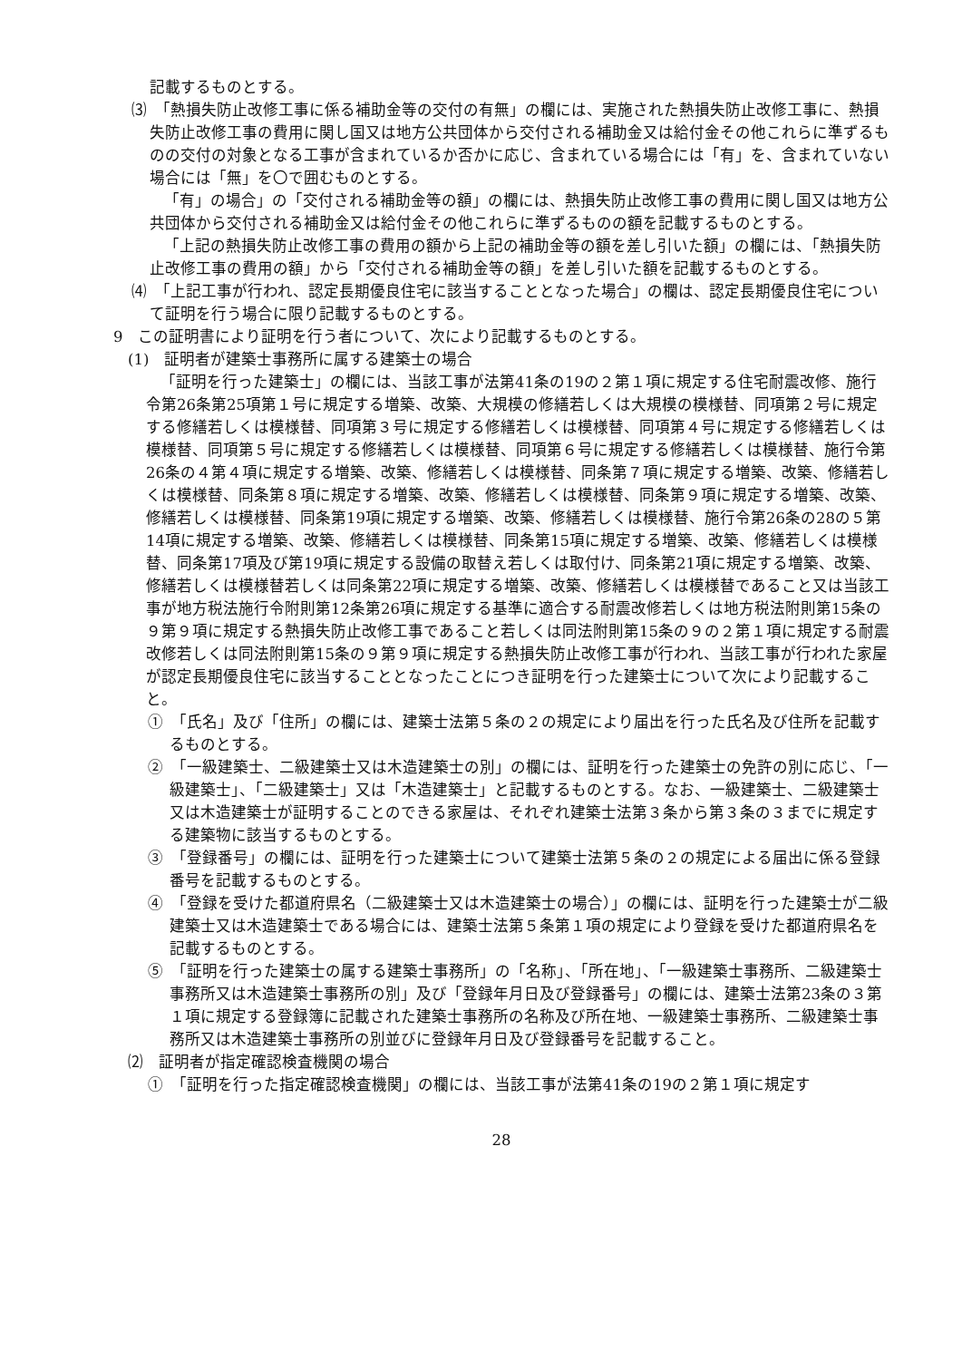記載するものとする。
⑶　「熱損失防止改修工事に係る補助金等の交付の有無」の欄には、実施された熱損失防止改修工事に、熱損失防止改修工事の費用に関し国又は地方公共団体から交付される補助金又は給付金その他これらに準ずるものの交付の対象となる工事が含まれているか否かに応じ、含まれている場合には「有」を、含まれていない場合には「無」を〇で囲むものとする。
「有」の場合」の「交付される補助金等の額」の欄には、熱損失防止改修工事の費用に関し国又は地方公共団体から交付される補助金又は給付金その他これらに準ずるものの額を記載するものとする。
「上記の熱損失防止改修工事の費用の額から上記の補助金等の額を差し引いた額」の欄には、「熱損失防止改修工事の費用の額」から「交付される補助金等の額」を差し引いた額を記載するものとする。
⑷　「上記工事が行われ、認定長期優良住宅に該当することとなった場合」の欄は、認定長期優良住宅について証明を行う場合に限り記載するものとする。
9　この証明書により証明を行う者について、次により記載するものとする。
(1)　証明者が建築士事務所に属する建築士の場合
「証明を行った建築士」の欄には、当該工事が法第41条の19の２第１項に規定する住宅耐震改修、施行令第26条第25項第１号に規定する増築、改築、大規模の修繕若しくは大規模の模様替、同項第２号に規定する修繕若しくは模様替、同項第３号に規定する修繕若しくは模様替、同項第４号に規定する修繕若しくは模様替、同項第５号に規定する修繕若しくは模様替、同項第６号に規定する修繕若しくは模様替、施行令第26条の４第４項に規定する増築、改築、修繕若しくは模様替、同条第７項に規定する増築、改築、修繕若しくは模様替、同条第８項に規定する増築、改築、修繕若しくは模様替、同条第９項に規定する増築、改築、修繕若しくは模様替、同条第19項に規定する増築、改築、修繕若しくは模様替、施行令第26条の28の５第14項に規定する増築、改築、修繕若しくは模様替、同条第15項に規定する増築、改築、修繕若しくは模様替、同条第17項及び第19項に規定する設備の取替え若しくは取付け、同条第21項に規定する増築、改築、修繕若しくは模様替若しくは同条第22項に規定する増築、改築、修繕若しくは模様替であること又は当該工事が地方税法施行令附則第12条第26項に規定する基準に適合する耐震改修若しくは地方税法附則第15条の９第９項に規定する熱損失防止改修工事であること若しくは同法附則第15条の９の２第１項に規定する耐震改修若しくは同法附則第15条の９第９項に規定する熱損失防止改修工事が行われ、当該工事が行われた家屋が認定長期優良住宅に該当することとなったことにつき証明を行った建築士について次により記載すること。
①　「氏名」及び「住所」の欄には、建築士法第５条の２の規定により届出を行った氏名及び住所を記載するものとする。
②　「一級建築士、二級建築士又は木造建築士の別」の欄には、証明を行った建築士の免許の別に応じ、「一級建築士」、「二級建築士」又は「木造建築士」と記載するものとする。なお、一級建築士、二級建築士又は木造建築士が証明することのできる家屋は、それぞれ建築士法第３条から第３条の３までに規定する建築物に該当するものとする。
③　「登録番号」の欄には、証明を行った建築士について建築士法第５条の２の規定による届出に係る登録番号を記載するものとする。
④　「登録を受けた都道府県名（二級建築士又は木造建築士の場合）」の欄には、証明を行った建築士が二級建築士又は木造建築士である場合には、建築士法第５条第１項の規定により登録を受けた都道府県名を記載するものとする。
⑤　「証明を行った建築士の属する建築士事務所」の「名称」、「所在地」、「一級建築士事務所、二級建築士事務所又は木造建築士事務所の別」及び「登録年月日及び登録番号」の欄には、建築士法第23条の３第１項に規定する登録簿に記載された建築士事務所の名称及び所在地、一級建築士事務所、二級建築士事務所又は木造建築士事務所の別並びに登録年月日及び登録番号を記載すること。
⑵　証明者が指定確認検査機関の場合
①　「証明を行った指定確認検査機関」の欄には、当該工事が法第41条の19の２第１項に規定す
28